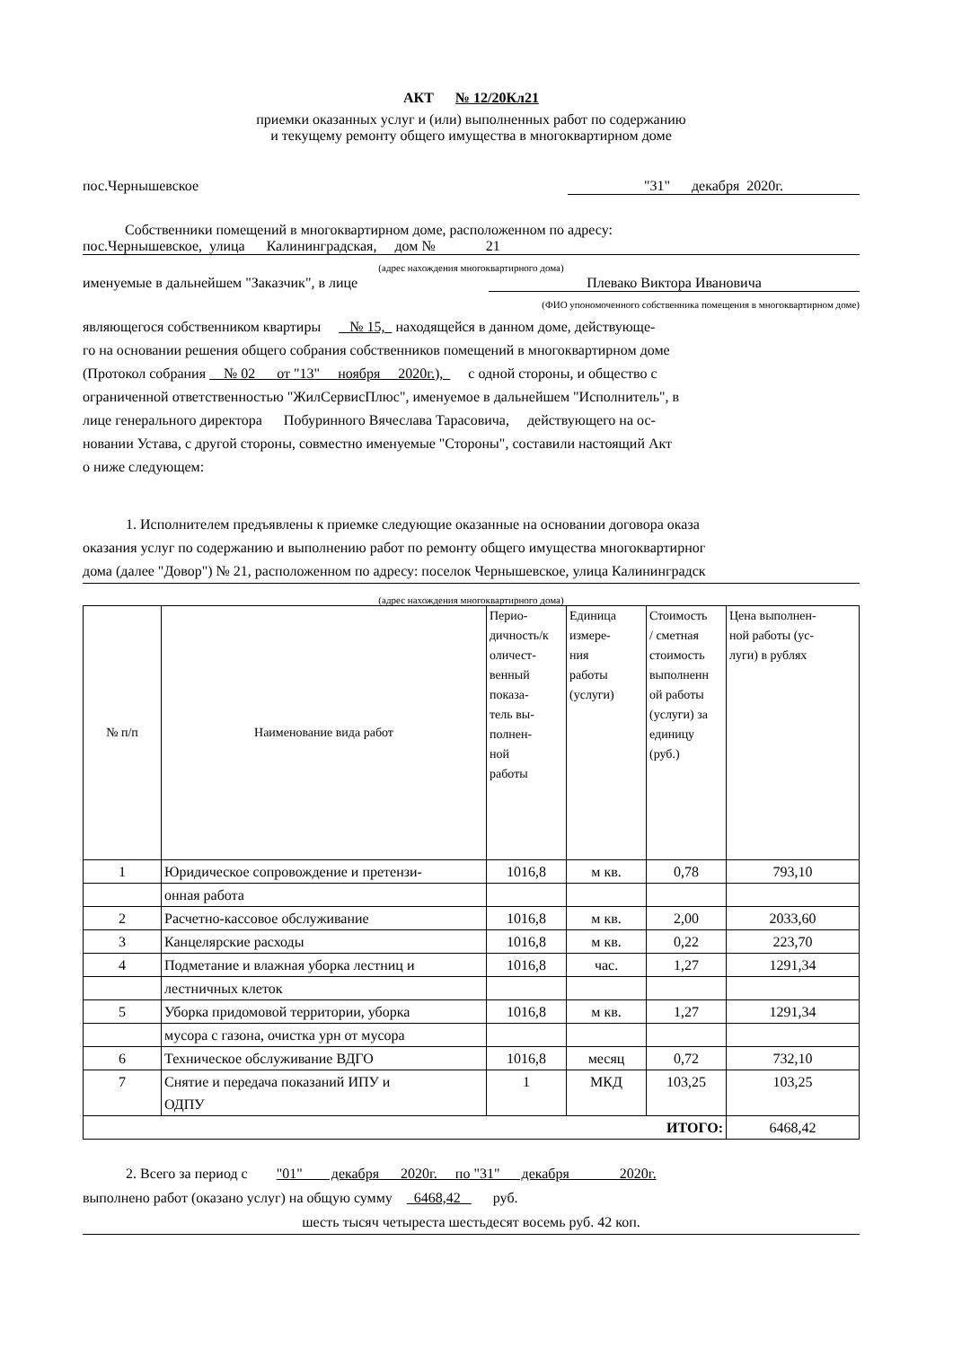АКТ № 12/20Кл21
приемки оказанных услуг и (или) выполненных работ по содержанию
и текущему ремонту общего имущества в многоквартирном доме
пос.Чернышевское "31" декабря 2020г.
Собственники помещений в многоквартирном доме, расположенном по адресу:
пос.Чернышевское, улица Калининградская, дом № 21
(адрес нахождения многоквартирного дома)
именуемые в дальнейшем "Заказчик", в лице Плевако Виктора Ивановича
(ФИО упономоченного собственника помещения в многоквартирном доме)
являющегося собственником квартиры № 15, находящейся в данном доме, действующе-
го на основании решения общего собрания собственников помещений в многоквартирном доме
(Протокол собрания № 02 от "13" ноября 2020г.), с одной стороны, и общество с
ограниченной ответственностью "ЖилСервисПлюс", именуемое в дальнейшем "Исполнитель", в
лице генерального директора Побуринного Вячеслава Тарасовича, действующего на ос-
новании Устава, с другой стороны, совместно именуемые "Стороны", составили настоящий Акт
о ниже следующем:
1. Исполнителем предъявлены к приемке следующие оказанные на основании договора оказа
оказания услуг по содержанию и выполнению работ по ремонту общего имущества многоквартирног
дома (далее "Довор") № 21, расположенном по адресу: поселок Чернышевское, улица Калининградск
(адрес нахождения многоквартирного дома)
| № п/п | Наименование вида работ | Перио- дичность/к оличест- венный показа- тель вы- полнен- ной работы | Единица измере- ния работы (услуги) | Стоимость / сметная стоимость выполненн ой работы (услуги) за единицу (руб.) | Цена выполнен- ной работы (ус- луги) в рублях |
| 1 | Юридическое сопровождение и претензи- | 1016,8 | м кв. | 0,78 | 793,10 |
| | онная работа | | | | |
| 2 | Расчетно-кассовое обслуживание | 1016,8 | м кв. | 2,00 | 2033,60 |
| 3 | Канцелярские расходы | 1016,8 | м кв. | 0,22 | 223,70 |
| 4 | Подметание и влажная уборка лестниц и | 1016,8 | час. | 1,27 | 1291,34 |
| | лестничных клеток | | | | |
| 5 | Уборка придомовой территории, уборка | 1016,8 | м кв. | 1,27 | 1291,34 |
| | мусора с газона, очистка урн от мусора | | | | |
| 6 | Техническое обслуживание ВДГО | 1016,8 | месяц | 0,72 | 732,10 |
| 7 | Снятие и передача показаний ИПУ и ОДПУ | 1 | МКД | 103,25 | 103,25 |
| ИТОГО: | | | | | 6468,42 |
2. Всего за период с "01" декабря 2020г. по "31" декабря 2020г.
выполнено работ (оказано услуг) на общую сумму 6468,42 руб.
шесть тысяч четыреста шестьдесят восемь руб. 42 коп.